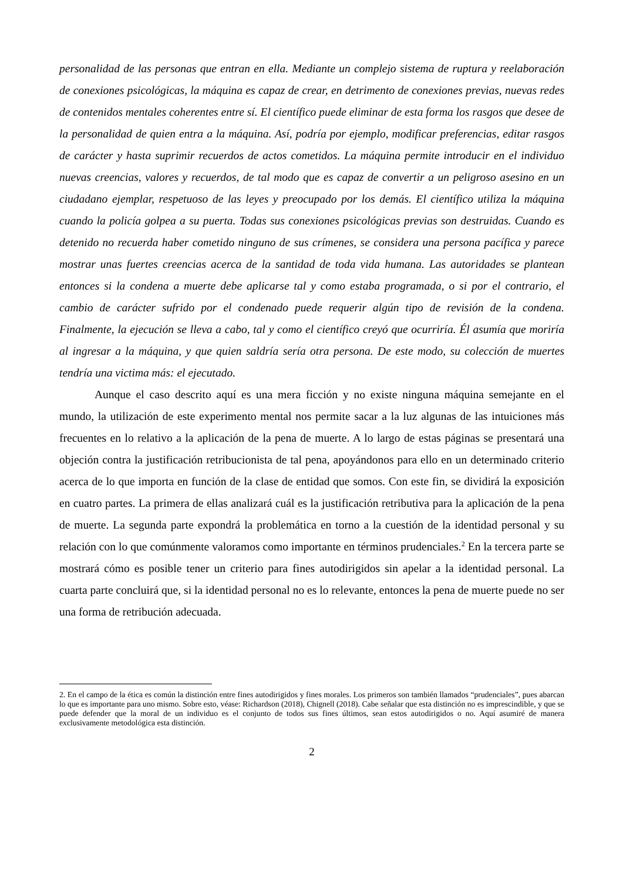personalidad de las personas que entran en ella. Mediante un complejo sistema de ruptura y reelaboración de conexiones psicológicas, la máquina es capaz de crear, en detrimento de conexiones previas, nuevas redes de contenidos mentales coherentes entre sí. El científico puede eliminar de esta forma los rasgos que desee de la personalidad de quien entra a la máquina. Así, podría por ejemplo, modificar preferencias, editar rasgos de carácter y hasta suprimir recuerdos de actos cometidos. La máquina permite introducir en el individuo nuevas creencias, valores y recuerdos, de tal modo que es capaz de convertir a un peligroso asesino en un ciudadano ejemplar, respetuoso de las leyes y preocupado por los demás. El científico utiliza la máquina cuando la policía golpea a su puerta. Todas sus conexiones psicológicas previas son destruidas. Cuando es detenido no recuerda haber cometido ninguno de sus crímenes, se considera una persona pacífica y parece mostrar unas fuertes creencias acerca de la santidad de toda vida humana. Las autoridades se plantean entonces si la condena a muerte debe aplicarse tal y como estaba programada, o si por el contrario, el cambio de carácter sufrido por el condenado puede requerir algún tipo de revisión de la condena. Finalmente, la ejecución se lleva a cabo, tal y como el científico creyó que ocurriría. Él asumía que moriría al ingresar a la máquina, y que quien saldría sería otra persona. De este modo, su colección de muertes tendría una victima más: el ejecutado.
Aunque el caso descrito aquí es una mera ficción y no existe ninguna máquina semejante en el mundo, la utilización de este experimento mental nos permite sacar a la luz algunas de las intuiciones más frecuentes en lo relativo a la aplicación de la pena de muerte. A lo largo de estas páginas se presentará una objeción contra la justificación retribucionista de tal pena, apoyándonos para ello en un determinado criterio acerca de lo que importa en función de la clase de entidad que somos. Con este fin, se dividirá la exposición en cuatro partes. La primera de ellas analizará cuál es la justificación retributiva para la aplicación de la pena de muerte. La segunda parte expondrá la problemática en torno a la cuestión de la identidad personal y su relación con lo que comúnmente valoramos como importante en términos prudenciales.<sup>2</sup> En la tercera parte se mostrará cómo es posible tener un criterio para fines autodirigidos sin apelar a la identidad personal. La cuarta parte concluirá que, si la identidad personal no es lo relevante, entonces la pena de muerte puede no ser una forma de retribución adecuada.
2. En el campo de la ética es común la distinción entre fines autodirigidos y fines morales. Los primeros son también llamados “prudenciales”, pues abarcan lo que es importante para uno mismo. Sobre esto, véase: Richardson (2018), Chignell (2018). Cabe señalar que esta distinción no es imprescindible, y que se puede defender que la moral de un individuo es el conjunto de todos sus fines últimos, sean estos autodirigidos o no. Aquí asumiré de manera exclusivamente metodológica esta distinción.
2